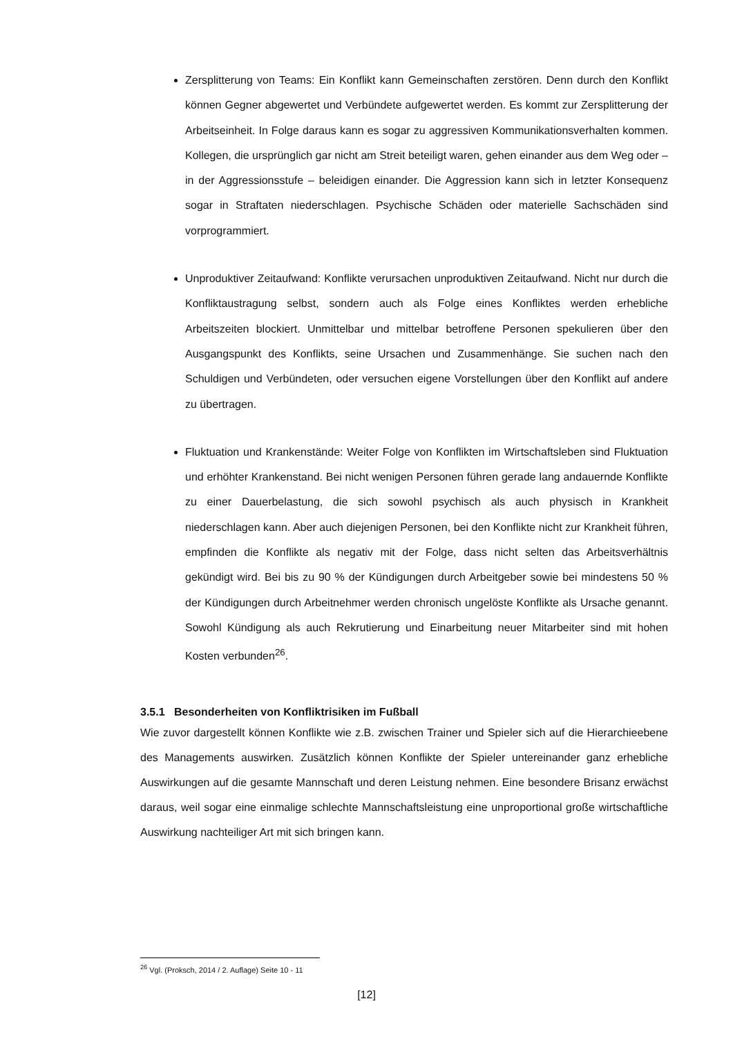Zersplitterung von Teams: Ein Konflikt kann Gemeinschaften zerstören. Denn durch den Konflikt können Gegner abgewertet und Verbündete aufgewertet werden. Es kommt zur Zersplitterung der Arbeitseinheit. In Folge daraus kann es sogar zu aggressiven Kommunikationsverhalten kommen. Kollegen, die ursprünglich gar nicht am Streit beteiligt waren, gehen einander aus dem Weg oder – in der Aggressionsstufe – beleidigen einander. Die Aggression kann sich in letzter Konsequenz sogar in Straftaten niederschlagen. Psychische Schäden oder materielle Sachschäden sind vorprogrammiert.
Unproduktiver Zeitaufwand: Konflikte verursachen unproduktiven Zeitaufwand. Nicht nur durch die Konfliktaustragung selbst, sondern auch als Folge eines Konfliktes werden erhebliche Arbeitszeiten blockiert. Unmittelbar und mittelbar betroffene Personen spekulieren über den Ausgangspunkt des Konflikts, seine Ursachen und Zusammenhänge. Sie suchen nach den Schuldigen und Verbündeten, oder versuchen eigene Vorstellungen über den Konflikt auf andere zu übertragen.
Fluktuation und Krankenstände: Weiter Folge von Konflikten im Wirtschaftsleben sind Fluktuation und erhöhter Krankenstand. Bei nicht wenigen Personen führen gerade lang andauernde Konflikte zu einer Dauerbelastung, die sich sowohl psychisch als auch physisch in Krankheit niederschlagen kann. Aber auch diejenigen Personen, bei den Konflikte nicht zur Krankheit führen, empfinden die Konflikte als negativ mit der Folge, dass nicht selten das Arbeitsverhältnis gekündigt wird. Bei bis zu 90 % der Kündigungen durch Arbeitgeber sowie bei mindestens 50 % der Kündigungen durch Arbeitnehmer werden chronisch ungelöste Konflikte als Ursache genannt. Sowohl Kündigung als auch Rekrutierung und Einarbeitung neuer Mitarbeiter sind mit hohen Kosten verbunden<sup>26</sup>.
3.5.1 Besonderheiten von Konfliktrisiken im Fußball
Wie zuvor dargestellt können Konflikte wie z.B. zwischen Trainer und Spieler sich auf die Hierarchieebene des Managements auswirken. Zusätzlich können Konflikte der Spieler untereinander ganz erhebliche Auswirkungen auf die gesamte Mannschaft und deren Leistung nehmen. Eine besondere Brisanz erwächst daraus, weil sogar eine einmalige schlechte Mannschaftsleistung eine unproportional große wirtschaftliche Auswirkung nachteiliger Art mit sich bringen kann.
<sup>26</sup> Vgl. (Proksch, 2014 / 2. Auflage) Seite 10 - 11
[12]